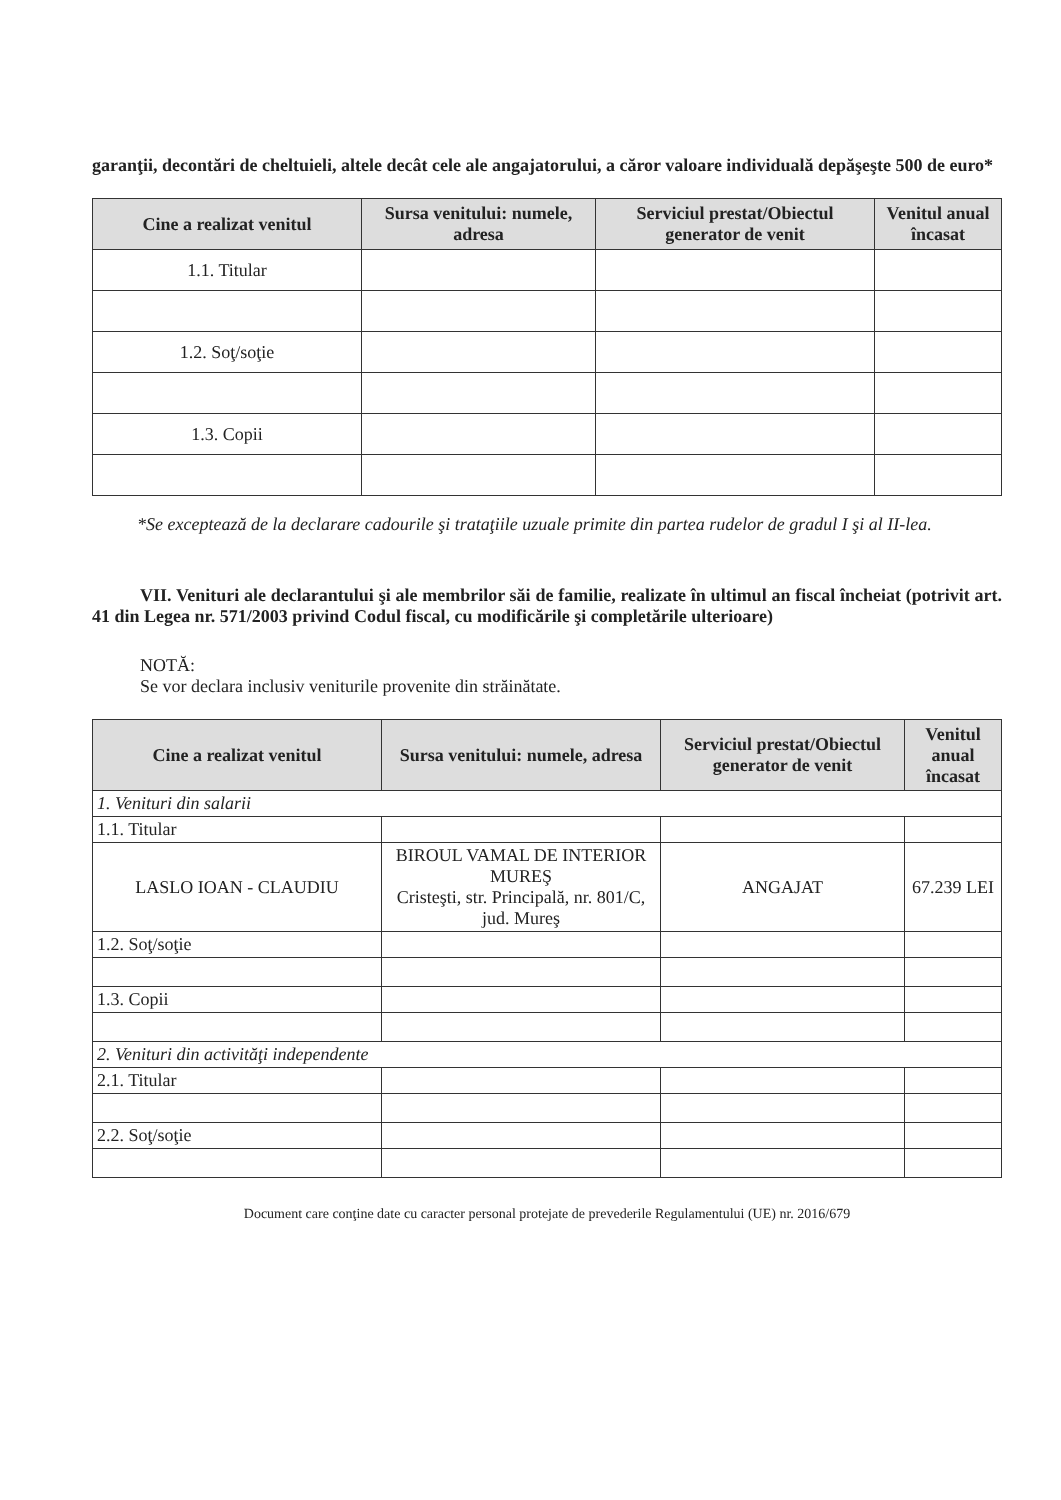garanţii, decontări de cheltuieli, altele decât cele ale angajatorului, a căror valoare individuală depăşeşte 500 de euro*
| Cine a realizat venitul | Sursa venitului: numele, adresa | Serviciul prestat/Obiectul generator de venit | Venitul anual încasat |
| --- | --- | --- | --- |
| 1.1. Titular | | | |
| 1.2. Soţ/soţie | | | |
| 1.3. Copii | | | |
*Se exceptează de la declarare cadourile şi trataţiile uzuale primite din partea rudelor de gradul I şi al II-lea.
VII. Venituri ale declarantului şi ale membrilor săi de familie, realizate în ultimul an fiscal încheiat (potrivit art. 41 din Legea nr. 571/2003 privind Codul fiscal, cu modificările şi completările ulterioare)
NOTĂ:
Se vor declara inclusiv veniturile provenite din străinătate.
| Cine a realizat venitul | Sursa venitului: numele, adresa | Serviciul prestat/Obiectul generator de venit | Venitul anual încasat |
| --- | --- | --- | --- |
| 1. Venituri din salarii | | | |
| 1.1. Titular | | | |
| LASLO IOAN - CLAUDIU | BIROUL VAMAL DE INTERIOR MUREŞ Cristeşti, str. Principală, nr. 801/C, jud. Mureş | ANGAJAT | 67.239 LEI |
| 1.2. Soţ/soţie | | | |
| 1.3. Copii | | | |
| 2. Venituri din activităţi independente | | | |
| 2.1. Titular | | | |
| 2.2. Soţ/soţie | | | |
Document care conţine date cu caracter personal protejate de prevederile Regulamentului (UE) nr. 2016/679